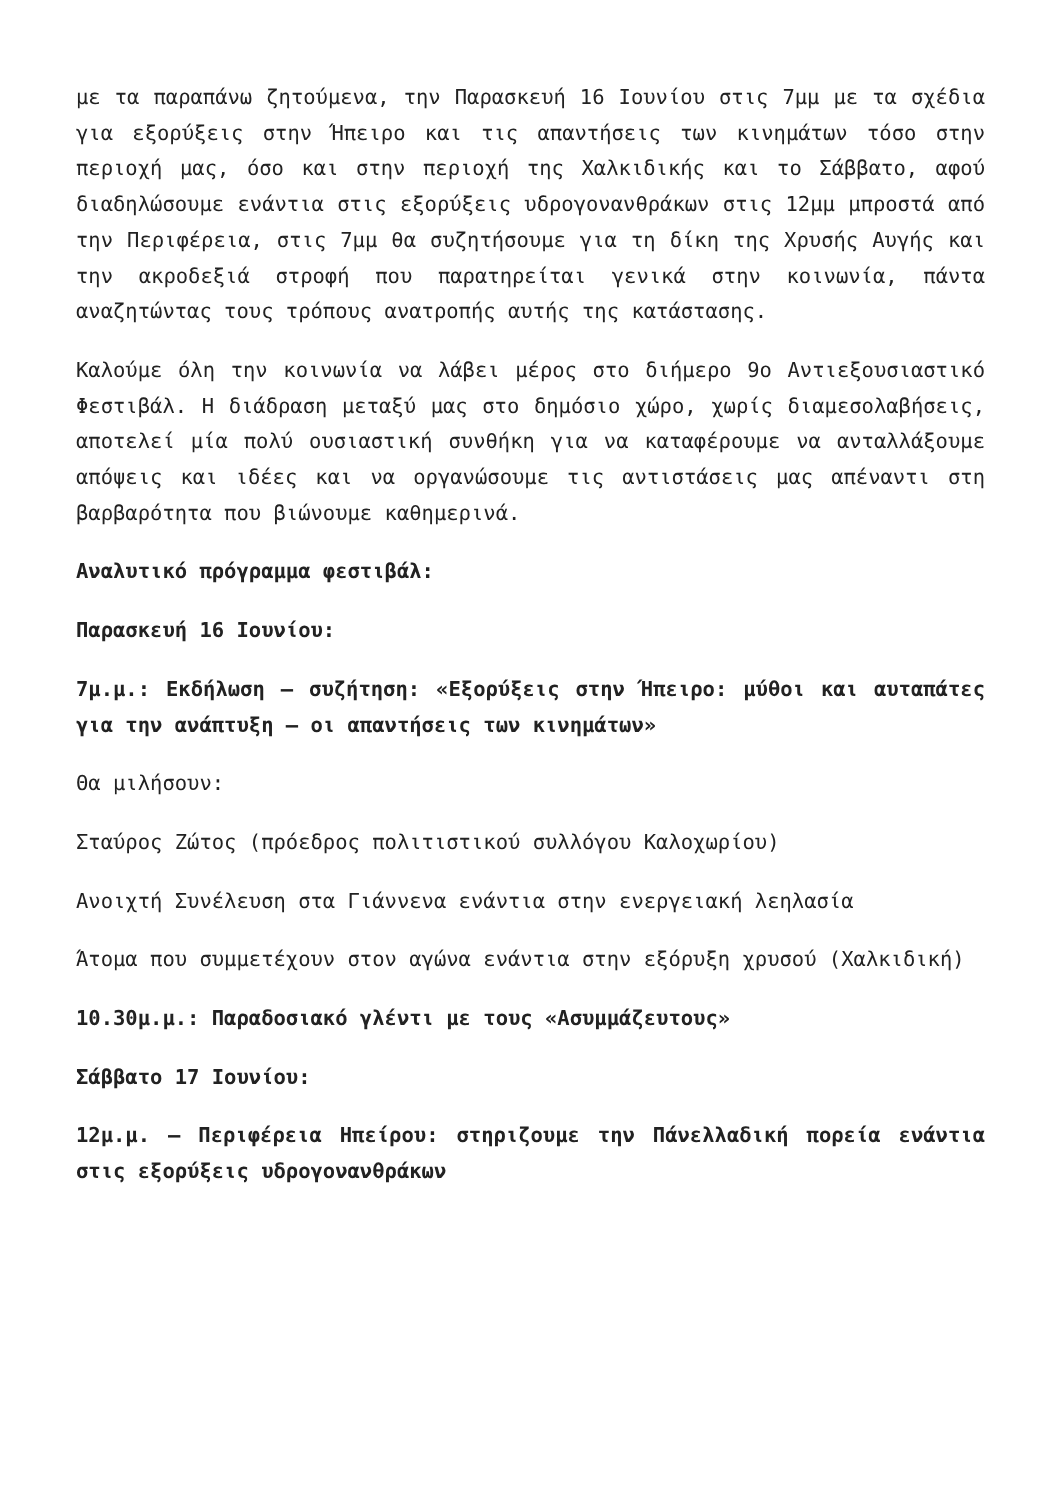με τα παραπάνω ζητούμενα, την Παρασκευή 16 Ιουνίου στις 7μμ με τα σχέδια για εξορύξεις στην Ήπειρο και τις απαντήσεις των κινημάτων τόσο στην περιοχή μας, όσο και στην περιοχή της Χαλκιδικής και το Σάββατο, αφού διαδηλώσουμε ενάντια στις εξορύξεις υδρογονανθράκων στις 12μμ μπροστά από την Περιφέρεια, στις 7μμ θα συζητήσουμε για τη δίκη της Χρυσής Αυγής και την ακροδεξιά στροφή που παρατηρείται γενικά στην κοινωνία, πάντα αναζητώντας τους τρόπους ανατροπής αυτής της κατάστασης.
Καλούμε όλη την κοινωνία να λάβει μέρος στο διήμερο 9ο Αντιεξουσιαστικό Φεστιβάλ. Η διάδραση μεταξύ μας στο δημόσιο χώρο, χωρίς διαμεσολαβήσεις, αποτελεί μία πολύ ουσιαστική συνθήκη για να καταφέρουμε να ανταλλάξουμε απόψεις και ιδέες και να οργανώσουμε τις αντιστάσεις μας απέναντι στη βαρβαρότητα που βιώνουμε καθημερινά.
Αναλυτικό πρόγραμμα φεστιβάλ:
Παρασκευή 16 Ιουνίου:
7μ.μ.: Εκδήλωση – συζήτηση: «Εξορύξεις στην Ήπειρο: μύθοι και αυταπάτες για την ανάπτυξη – οι απαντήσεις των κινημάτων»
Θα μιλήσουν:
Σταύρος Ζώτος (πρόεδρος πολιτιστικού συλλόγου Καλοχωρίου)
Ανοιχτή Συνέλευση στα Γιάννενα ενάντια στην ενεργειακή λεηλασία
Άτομα που συμμετέχουν στον αγώνα ενάντια στην εξόρυξη χρυσού (Χαλκιδική)
10.30μ.μ.: Παραδοσιακό γλέντι με τους «Ασυμμάζευτους»
Σάββατο 17 Ιουνίου:
12μ.μ. – Περιφέρεια Ηπείρου: στηριζουμε την Πάνελλαδική πορεία ενάντια στις εξορύξεις υδρογονανθράκων